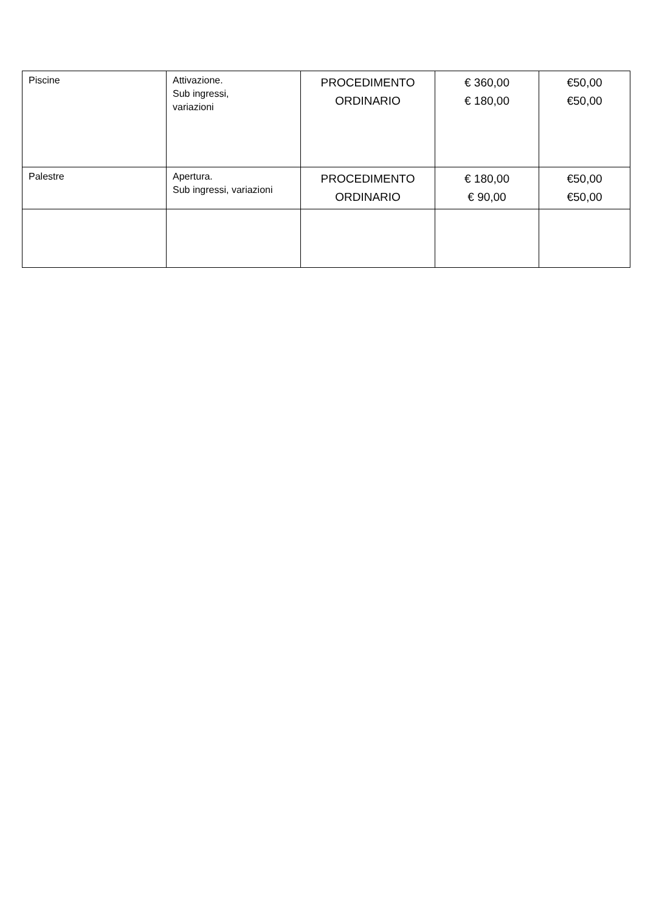| Piscine | Attivazione. Sub ingressi, variazioni | PROCEDIMENTO ORDINARIO | € 360,00 € 180,00 | €50,00 €50,00 |
| Palestre | Apertura. Sub ingressi, variazioni | PROCEDIMENTO ORDINARIO | € 180,00 € 90,00 | €50,00 €50,00 |